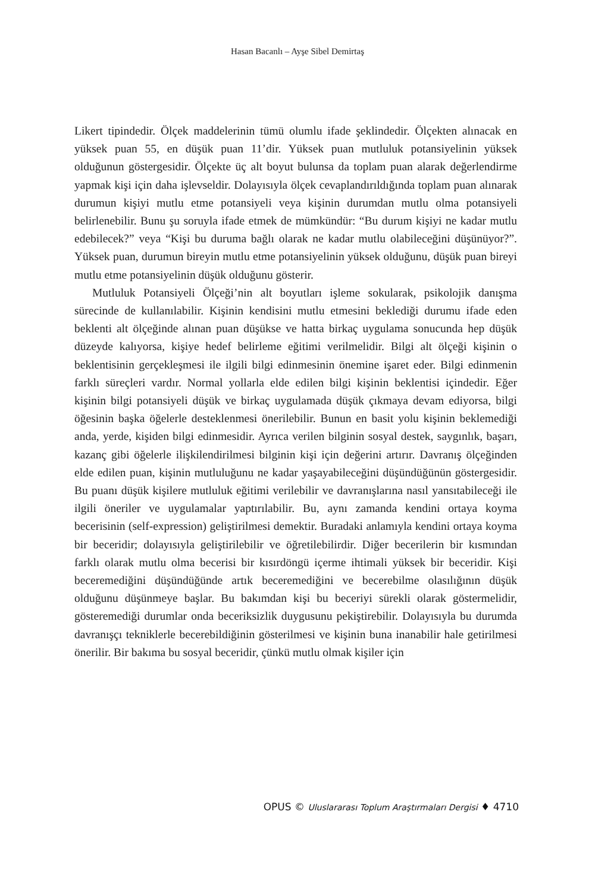Hasan Bacanlı – Ayşe Sibel Demirtaş
Likert tipindedir. Ölçek maddelerinin tümü olumlu ifade şeklindedir. Ölçekten alınacak en yüksek puan 55, en düşük puan 11’dir. Yüksek puan mutluluk potansiyelinin yüksek olduğunun göstergesidir. Ölçekte üç alt boyut bulunsa da toplam puan alarak değerlendirme yapmak kişi için daha işlevseldir. Dolayısıyla ölçek cevaplandırıldığında toplam puan alınarak durumun kişiyi mutlu etme potansiyeli veya kişinin durumdan mutlu olma potansiyeli belirlenebilir. Bunu şu soruyla ifade etmek de mümkündür: “Bu durum kişiyi ne kadar mutlu edebilecek?” veya “Kişi bu duruma bağlı olarak ne kadar mutlu olabileceğini düşünüyor?”. Yüksek puan, durumun bireyin mutlu etme potansiyelinin yüksek olduğunu, düşük puan bireyi mutlu etme potansiyelinin düşük olduğunu gösterir.
Mutluluk Potansiyeli Ölçeği’nin alt boyutları işleme sokularak, psikolojik danışma sürecinde de kullanılabilir. Kişinin kendisini mutlu etmesini beklediği durumu ifade eden beklenti alt ölçeğinde alınan puan düşükse ve hatta birkaç uygulama sonucunda hep düşük düzeyde kalıyorsa, kişiye hedef belirleme eğitimi verilmelidir. Bilgi alt ölçeği kişinin o beklentisinin gerçekleşmesi ile ilgili bilgi edinmesinin önemine işaret eder. Bilgi edinmenin farklı süreçleri vardır. Normal yollarla elde edilen bilgi kişinin beklentisi içindedir. Eğer kişinin bilgi potansiyeli düşük ve birkaç uygulamada düşük çıkmaya devam ediyorsa, bilgi öğesinin başka öğelerle desteklenmesi önerilebilir. Bunun en basit yolu kişinin beklemediği anda, yerde, kişiden bilgi edinmesidir. Ayrıca verilen bilginin sosyal destek, saygınlık, başarı, kazanç gibi öğelerle ilişkilendirilmesi bilginin kişi için değerini artırır. Davranış ölçeğinden elde edilen puan, kişinin mutluluğunu ne kadar yaşayabileceğini düşündüğünün göstergesidir. Bu puanı düşük kişilere mutluluk eğitimi verilebilir ve davranışlarına nasıl yansıtabileceği ile ilgili öneriler ve uygulamalar yaptırılabilir. Bu, aynı zamanda kendini ortaya koyma becerisinin (self-expression) geliştirilmesi demektir. Buradaki anlamıyla kendini ortaya koyma bir beceridir; dolayısıyla geliştirilebilir ve öğretilebilirdir. Diğer becerilerin bir kısmından farklı olarak mutlu olma becerisi bir kısırdöngü içerme ihtimali yüksek bir beceridir. Kişi beceremediğini düşündüğünde artık beceremediğini ve becerebilme olasılığının düşük olduğunu düşünmeye başlar. Bu bakımdan kişi bu beceriyi sürekli olarak göstermelidir, gösteremediği durumlar onda beceriksizlik duygusunu pekiştirebilir. Dolayısıyla bu durumda davranışçı tekniklerle becerebildiğinin gösterilmesi ve kişinin buna inanabilir hale getirilmesi önerilir. Bir bakıma bu sosyal beceridir, çünkü mutlu olmak kişiler için
OPUS © Uluslararası Toplum Araştırmaları Dergisi ♦ 4710